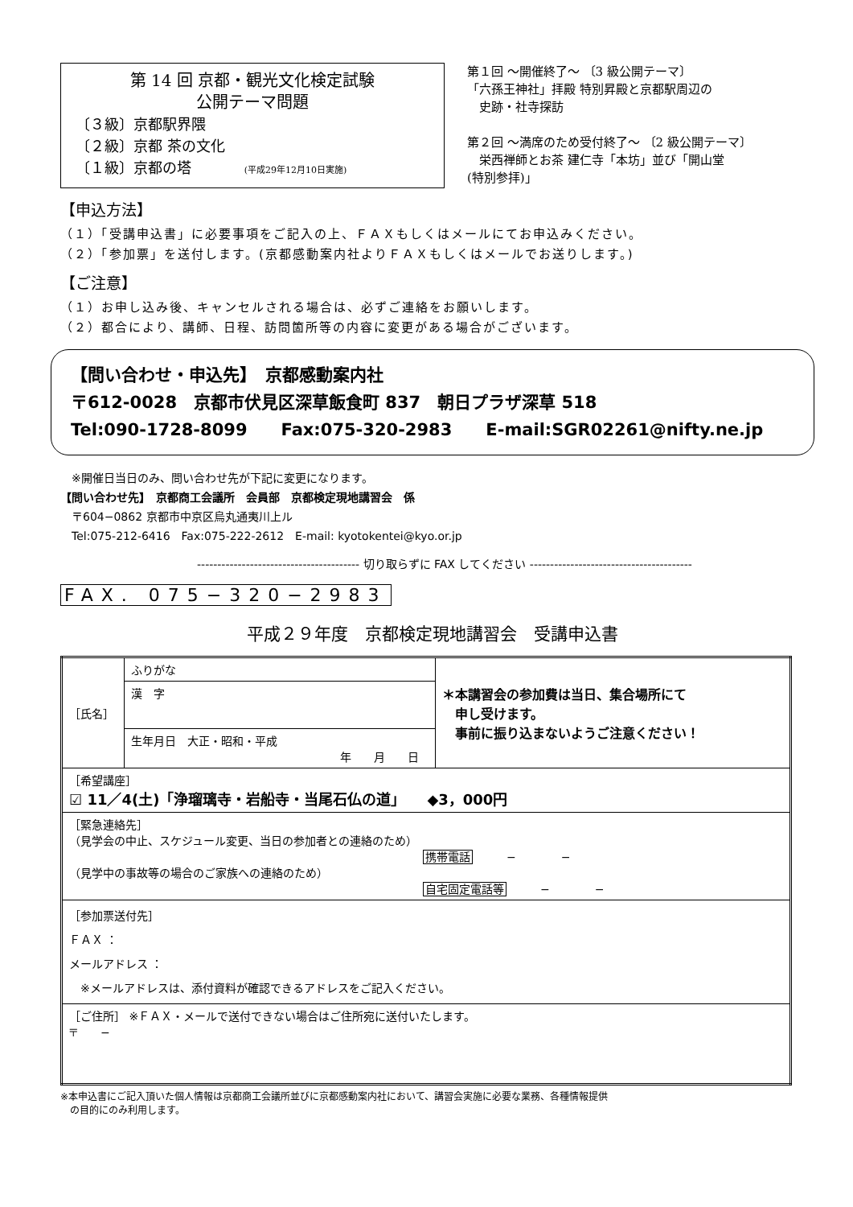第 14 回 京都・観光文化検定試験
公開テーマ問題
〔３級〕京都駅界隈
〔２級〕京都 茶の文化
〔１級〕京都の塔 (平成29年12月10日実施)
第１回 ～開催終了～ 〔3 級公開テーマ〕
「六孫王神社」拝殿 特別昇殿と京都駅周辺の
　史跡・社寺探訪
第２回 ～満席のため受付終了～ 〔2 級公開テーマ〕
　栄西禅師とお茶 建仁寺「本坊」並び「開山堂
(特別参拝)」
【申込方法】
（１）「受講申込書」に必要事項をご記入の上、ＦＡＸもしくはメールにてお申込みください。
（２）「参加票」を送付します。(京都感動案内社よりＦＡＸもしくはメールでお送りします。)
【ご注意】
（１）お申し込み後、キャンセルされる場合は、必ずご連絡をお願いします。
（２）都合により、講師、日程、訪問箇所等の内容に変更がある場合がございます。
【問い合わせ・申込先】　京都感動案内社
〒612-0028　京都市伏見区深草飯食町 837　朝日プラザ深草 518
Tel:090-1728-8099　　Fax:075-320-2983　　E-mail:SGR02261@nifty.ne.jp
　※開催日当日のみ、問い合わせ先が下記に変更になります。
【問い合わせ先】　京都商工会議所　会員部　京都検定現地講習会　係
　〒604−0862 京都市中京区烏丸通夷川上ル
　Tel:075-212-6416　Fax:075-222-2612　E-mail: kyotokentei@kyo.or.jp
---------------------------------------- 切り取らずに FAX してください ----------------------------------------
FAX. 075−320−2983
平成２９年度　京都検定現地講習会　受講申込書
| ［氏名］ | ふりがな | ＊本講習会の参加費は当日、集合場所にて 申し受けます。 事前に振り込まないようご注意ください！ |
| | 漢 字 | |
| | 生年月日 大正・昭和・平成 年 月 日 | |
| ［希望講座］ ☑ 11／4(土)「浄瑠璃寺・岩船寺・当尾石仏の道」 ◆3，000円 | | |
| ［緊急連絡先］ （見学会の中止、スケジュール変更、当日の参加者との連絡のため） 携帯電話 − − （見学中の事故等の場合のご家族への連絡のため） 自宅固定電話等 − − | | |
| ［参加票送付先］ ＦＡＸ ： メールアドレス ： ※メールアドレスは、添付資料が確認できるアドレスをご記入ください。 | | |
| ［ご住所］ ※ＦＡＸ・メールで送付できない場合はご住所宛に送付いたします。 〒 − | | |
※本申込書にご記入頂いた個人情報は京都商工会議所並びに京都感動案内社において、講習会実施に必要な業務、各種情報提供
　の目的にのみ利用します。